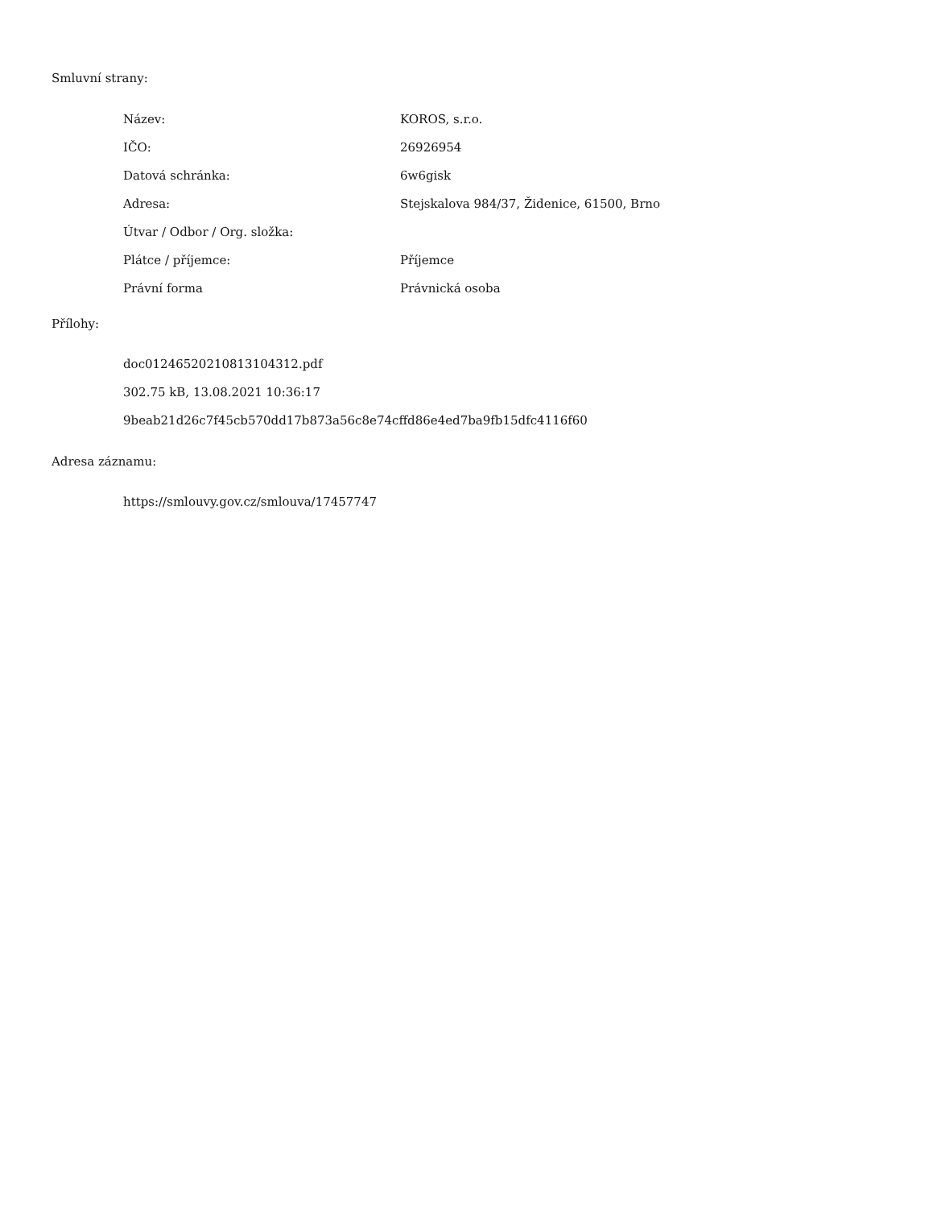Smluvní strany:
| Název: | KOROS, s.r.o. |
| IČO: | 26926954 |
| Datová schránka: | 6w6gisk |
| Adresa: | Stejskalova 984/37, Židenice, 61500, Brno |
| Útvar / Odbor / Org. složka: | |
| Plátce / příjemce: | Příjemce |
| Právní forma | Právnická osoba |
Přílohy:
doc01246520210813104312.pdf
302.75 kB, 13.08.2021 10:36:17
9beab21d26c7f45cb570dd17b873a56c8e74cffd86e4ed7ba9fb15dfc4116f60
Adresa záznamu:
https://smlouvy.gov.cz/smlouva/17457747